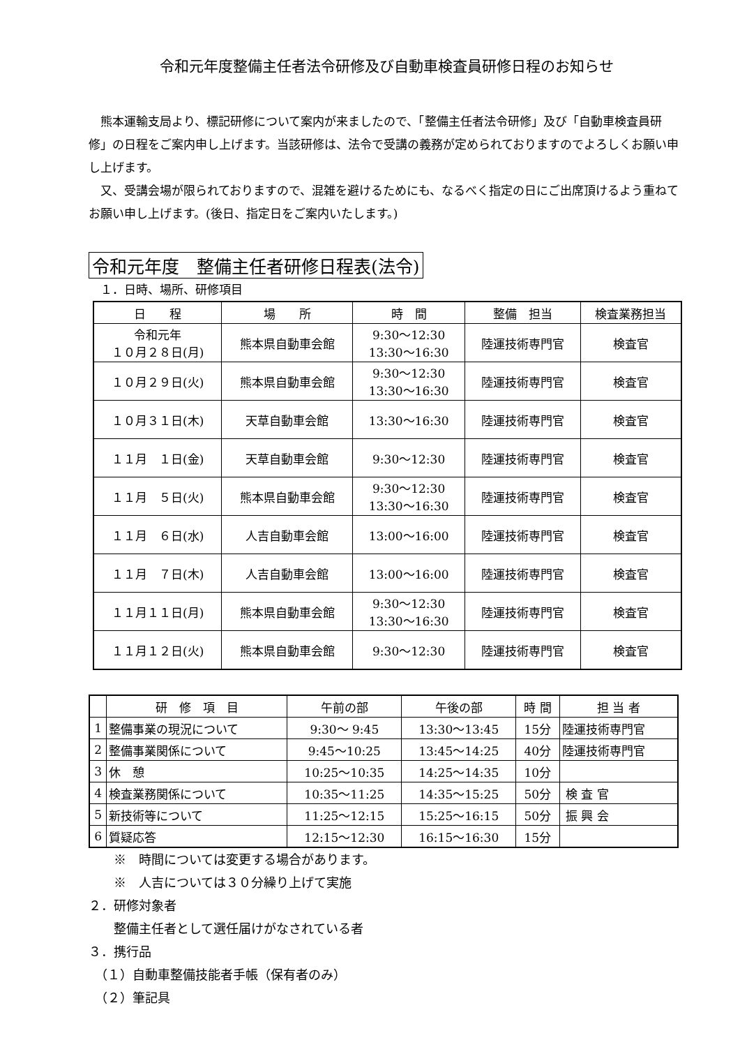令和元年度整備主任者法令研修及び自動車検査員研修日程のお知らせ
熊本運輸支局より、標記研修について案内が来ましたので、「整備主任者法令研修」及び「自動車検査員研修」の日程をご案内申し上げます。当該研修は、法令で受講の義務が定められておりますのでよろしくお願い申し上げます。
又、受講会場が限られておりますので、混雑を避けるためにも、なるべく指定の日にご出席頂けるよう重ねてお願い申し上げます。(後日、指定日をご案内いたします。)
令和元年度　整備主任者研修日程表(法令)
　１．日時、場所、研修項目
| 日 程 | 場 所 | 時 間 | 整備 担当 | 検査業務担当 |
| 令和元年 １０月２８日(月) | 熊本県自動車会館 | 9:30～12:30 13:30～16:30 | 陸運技術専門官 | 検査官 |
| １０月２９日(火) | 熊本県自動車会館 | 9:30～12:30 13:30～16:30 | 陸運技術専門官 | 検査官 |
| １０月３１日(木) | 天草自動車会館 | 13:30～16:30 | 陸運技術専門官 | 検査官 |
| １１月 １日(金) | 天草自動車会館 | 9:30～12:30 | 陸運技術専門官 | 検査官 |
| １１月 ５日(火) | 熊本県自動車会館 | 9:30～12:30 13:30～16:30 | 陸運技術専門官 | 検査官 |
| １１月 ６日(水) | 人吉自動車会館 | 13:00～16:00 | 陸運技術専門官 | 検査官 |
| １１月 ７日(木) | 人吉自動車会館 | 13:00～16:00 | 陸運技術専門官 | 検査官 |
| １１月１１日(月) | 熊本県自動車会館 | 9:30～12:30 13:30～16:30 | 陸運技術専門官 | 検査官 |
| １１月１２日(火) | 熊本県自動車会館 | 9:30～12:30 | 陸運技術専門官 | 検査官 |
| | 研 修 項 目 | 午前の部 | 午後の部 | 時 間 | 担 当 者 |
| 1 | 整備事業の現況について | 9:30～ 9:45 | 13:30～13:45 | 15分 | 陸運技術専門官 |
| 2 | 整備事業関係について | 9:45～10:25 | 13:45～14:25 | 40分 | 陸運技術専門官 |
| 3 | 休 憩 | 10:25～10:35 | 14:25～14:35 | 10分 | |
| 4 | 検査業務関係について | 10:35～11:25 | 14:35～15:25 | 50分 | 検 査 官 |
| 5 | 新技術等について | 11:25～12:15 | 15:25～16:15 | 50分 | 振 興 会 |
| 6 | 質疑応答 | 12:15～12:30 | 16:15～16:30 | 15分 | |
　　※　時間については変更する場合があります。
　　※　人吉については３０分繰り上げて実施
２．研修対象者
　　整備主任者として選任届けがなされている者
３．携行品
　（１）自動車整備技能者手帳（保有者のみ）
　（２）筆記具